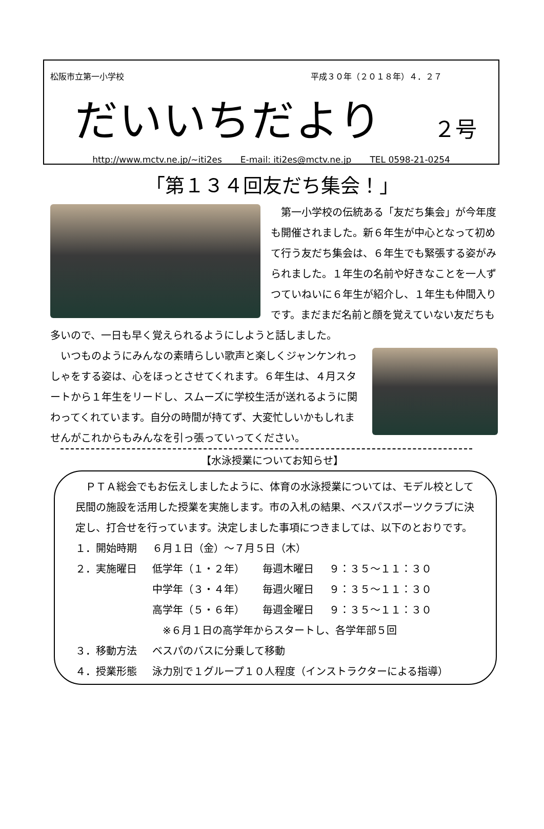松阪市立第一小学校 平成３０年（２０１８年）４．２７
だいいちだより
２号
http://www.mctv.ne.jp/~iti2es E-mail: iti2es@mctv.ne.jp TEL 0598-21-0254
「第１３４回友だち集会！」
第一小学校の伝統ある「友だち集会」が今年度も開催されました。新６年生が中心となって初めて行う友だち集会は、６年生でも緊張する姿がみられました。１年生の名前や好きなことを一人ずつていねいに６年生が紹介し、１年生も仲間入りです。まだまだ名前と顔を覚えていない友だちも多いので、一日も早く覚えられるようにしようと話しました。
いつものようにみんなの素晴らしい歌声と楽しくジャンケンれっしゃをする姿は、心をほっとさせてくれます。６年生は、４月スタートから１年生をリードし、スムーズに学校生活が送れるように関わってくれています。自分の時間が持てず、大変忙しいかもしれませんがこれからもみんなを引っ張っていってください。
【水泳授業についてお知らせ】
ＰＴＡ総会でもお伝えしましたように、体育の水泳授業については、モデル校として民間の施設を活用した授業を実施します。市の入札の結果、ベスパスポーツクラブに決定し、打合せを行っています。決定しました事項につきましては、以下のとおりです。
１．開始時期 ６月１日（金）～７月５日（木）
２．実施曜日 低学年（１・２年） 毎週木曜日 ９：３５～１１：３０
中学年（３・４年） 毎週火曜日 ９：３５～１１：３０
高学年（５・６年） 毎週金曜日 ９：３５～１１：３０
※６月１日の高学年からスタートし、各学年部５回
３．移動方法 ベスパのバスに分乗して移動
４．授業形態 泳力別で１グループ１０人程度（インストラクターによる指導）